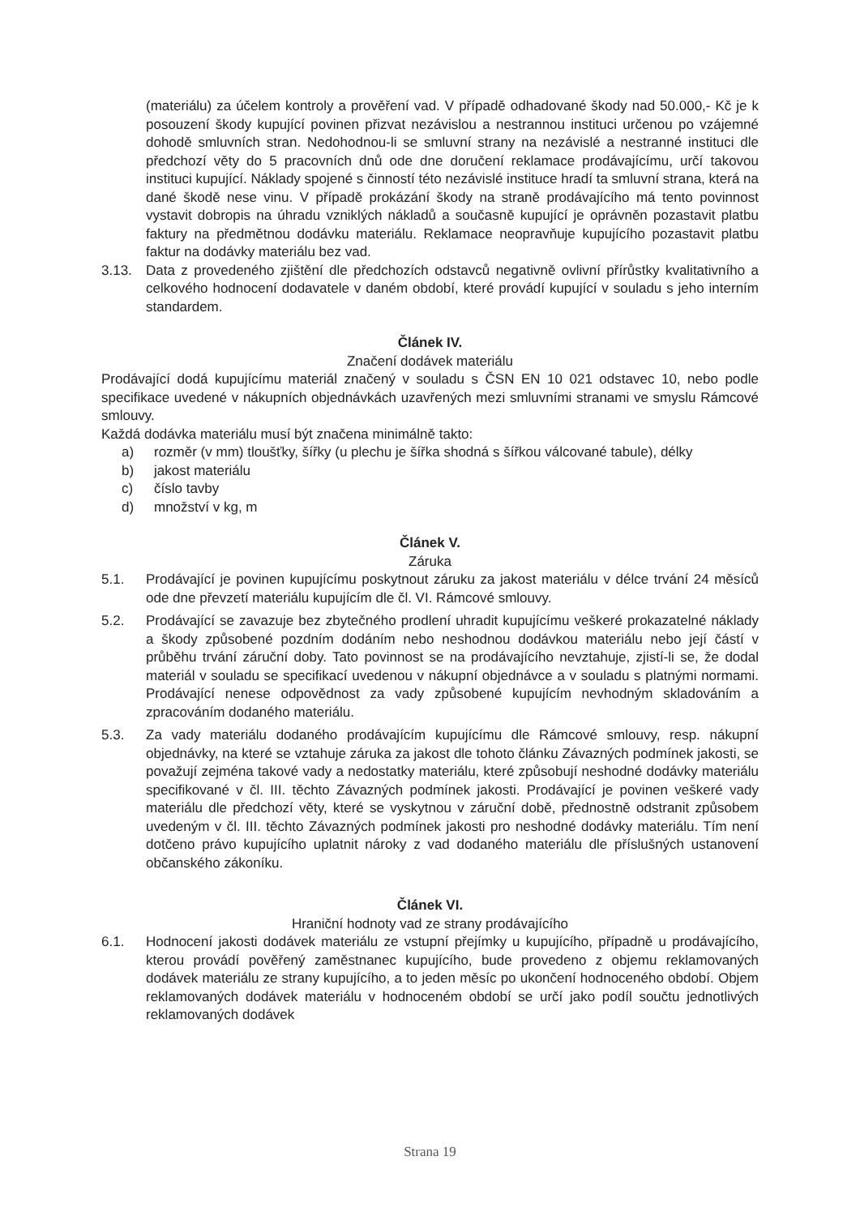(materiálu) za účelem kontroly a prověření vad. V případě odhadované škody nad 50.000,- Kč je k posouzení škody kupující povinen přizvat nezávislou a nestrannou instituci určenou po vzájemné dohodě smluvních stran. Nedohodnou-li se smluvní strany na nezávislé a nestranné instituci dle předchozí věty do 5 pracovních dnů ode dne doručení reklamace prodávajícímu, určí takovou instituci kupující. Náklady spojené s činností této nezávislé instituce hradí ta smluvní strana, která na dané škodě nese vinu. V případě prokázání škody na straně prodávajícího má tento povinnost vystavit dobropis na úhradu vzniklých nákladů a současně kupující je oprávněn pozastavit platbu faktury na předmětnou dodávku materiálu. Reklamace neopravňuje kupujícího pozastavit platbu faktur na dodávky materiálu bez vad.
3.13. Data z provedeného zjištění dle předchozích odstavců negativně ovlivní přírůstky kvalitativního a celkového hodnocení dodavatele v daném období, které provádí kupující v souladu s jeho interním standardem.
Článek IV.
Značení dodávek materiálu
Prodávající dodá kupujícímu materiál značený v souladu s ČSN EN 10 021 odstavec 10, nebo podle specifikace uvedené v nákupních objednávkách uzavřených mezi smluvními stranami ve smyslu Rámcové smlouvy.
Každá dodávka materiálu musí být značena minimálně takto:
a) rozměr (v mm) tloušťky, šířky (u plechu je šířka shodná s šířkou válcované tabule), délky
b) jakost materiálu
c) číslo tavby
d) množství v kg, m
Článek V.
Záruka
5.1. Prodávající je povinen kupujícímu poskytnout záruku za jakost materiálu v délce trvání 24 měsíců ode dne převzetí materiálu kupujícím dle čl. VI. Rámcové smlouvy.
5.2. Prodávající se zavazuje bez zbytečného prodlení uhradit kupujícímu veškeré prokazatelné náklady a škody způsobené pozdním dodáním nebo neshodnou dodávkou materiálu nebo její částí v průběhu trvání záruční doby. Tato povinnost se na prodávajícího nevztahuje, zjistí-li se, že dodal materiál v souladu se specifikací uvedenou v nákupní objednávce a v souladu s platnými normami. Prodávající nenese odpovědnost za vady způsobené kupujícím nevhodným skladováním a zpracováním dodaného materiálu.
5.3. Za vady materiálu dodaného prodávajícím kupujícímu dle Rámcové smlouvy, resp. nákupní objednávky, na které se vztahuje záruka za jakost dle tohoto článku Závazných podmínek jakosti, se považují zejména takové vady a nedostatky materiálu, které způsobují neshodné dodávky materiálu specifikované v čl. III. těchto Závazných podmínek jakosti. Prodávající je povinen veškeré vady materiálu dle předchozí věty, které se vyskytnou v záruční době, přednostně odstranit způsobem uvedeným v čl. III. těchto Závazných podmínek jakosti pro neshodné dodávky materiálu. Tím není dotčeno právo kupujícího uplatnit nároky z vad dodaného materiálu dle příslušných ustanovení občanského zákoníku.
Článek VI.
Hraniční hodnoty vad ze strany prodávajícího
6.1. Hodnocení jakosti dodávek materiálu ze vstupní přejímky u kupujícího, případně u prodávajícího, kterou provádí pověřený zaměstnanec kupujícího, bude provedeno z objemu reklamovaných dodávek materiálu ze strany kupujícího, a to jeden měsíc po ukončení hodnoceného období. Objem reklamovaných dodávek materiálu v hodnoceném období se určí jako podíl součtu jednotlivých reklamovaných dodávek
Strana 19